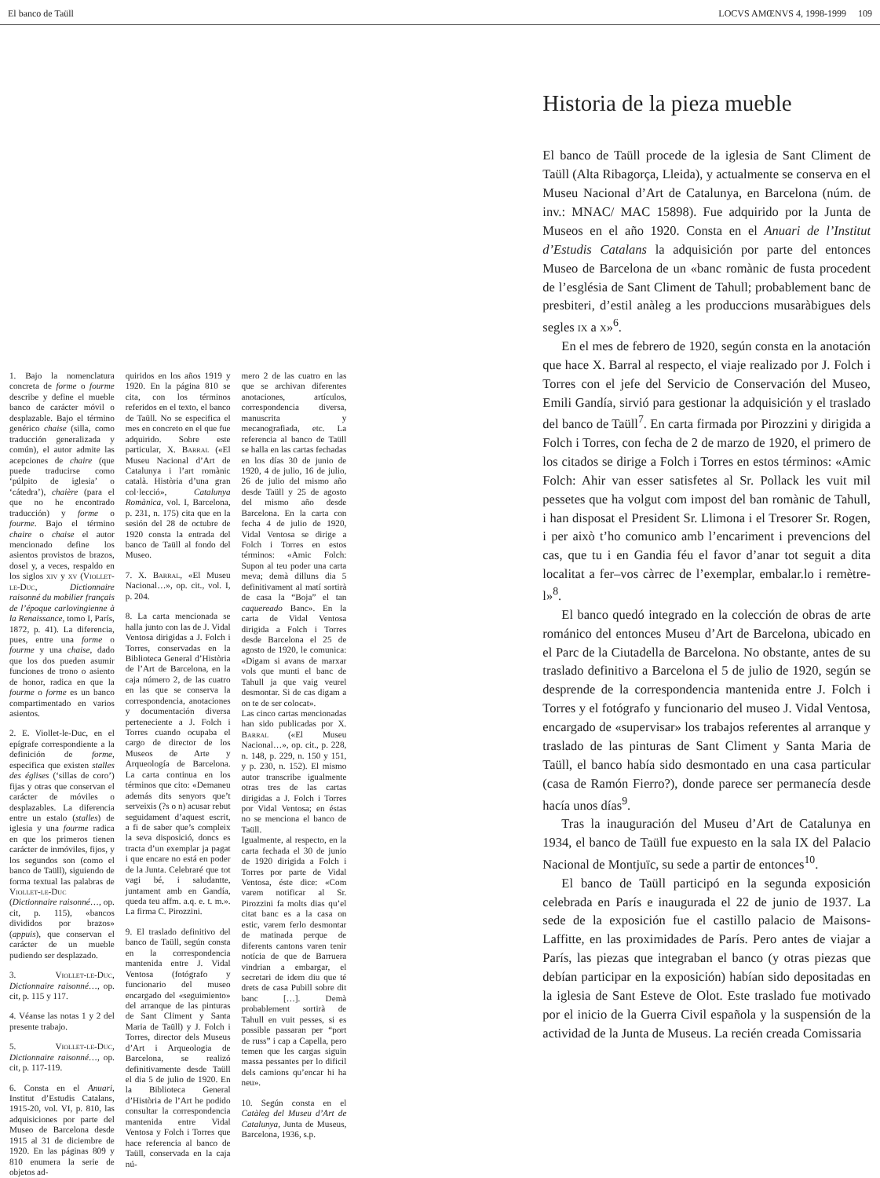El banco de Taüll LOCVS AMŒNVS 4, 1998-1999 109
1. Bajo la nomenclatura concreta de forme o fourme describe y define el mueble banco de carácter móvil o desplazable. Bajo el término genérico chaise (silla, como traducción generalizada y común), el autor admite las acepciones de chaire (que puede traducirse como ‘púlpito de iglesia’ o ‘cátedra’), chaière (para el que no he encontrado traducción) y forme o fourme. Bajo el término chaire o chaise el autor mencionado define los asientos provistos de brazos, dosel y, a veces, respaldo en los siglos xiv y xv (Viollet-le-Duc, Dictionnaire raisonné du mobilier français de l’époque carlovingienne à la Renaissance, tomo I, París, 1872, p. 41). La diferencia, pues, entre una forme o fourme y una chaise, dado que los dos pueden asumir funciones de trono o asiento de honor, radica en que la fourme o forme es un banco compartimentado en varios asientos.
2. E. Viollet-le-Duc, en el epígrafe correspondiente a la definición de forme, especifica que existen stalles des églises (‘sillas de coro’) fijas y otras que conservan el carácter de móviles o desplazables. La diferencia entre un estalo (stalles) de iglesia y una fourme radica en que los primeros tienen carácter de inmóviles, fijos, y los segundos son (como el banco de Taüll), siguiendo de forma textual las palabras de Viollet-le-Duc (Dictionnaire raisonné…, op. cit, p. 115), «bancos divididos por brazos» (appuis), que conservan el carácter de un mueble pudiendo ser desplazado.
3. Viollet-le-Duc, Dictionnaire raisonné…, op. cit, p. 115 y 117.
4. Véanse las notas 1 y 2 del presente trabajo.
5. Viollet-le-Duc, Dictionnaire raisonné…, op. cit, p. 117-119.
6. Consta en el Anuari, Institut d’Estudis Catalans, 1915-20, vol. VI, p. 810, las adquisiciones por parte del Museo de Barcelona desde 1915 al 31 de diciembre de 1920. En las páginas 809 y 810 enumera la serie de objetos ad-
quiridos en los años 1919 y 1920. En la página 810 se cita, con los términos referidos en el texto, el banco de Taüll. No se especifica el mes en concreto en el que fue adquirido. Sobre este particular, X. Barral («El Museu Nacional d’Art de Catalunya i l’art romànic català. Història d’una gran col·lecció», Catalunya Romànica, vol. I, Barcelona, p. 231, n. 175) cita que en la sesión del 28 de octubre de 1920 consta la entrada del banco de Taüll al fondo del Museo.
7. X. Barral, «El Museu Nacional…», op. cit., vol. I, p. 204.
8. La carta mencionada se halla junto con las de J. Vidal Ventosa dirigidas a J. Folch i Torres, conservadas en la Biblioteca General d’Història de l’Art de Barcelona, en la caja número 2, de las cuatro en las que se conserva la correspondencia, anotaciones y documentación diversa perteneciente a J. Folch i Torres cuando ocupaba el cargo de director de los Museos de Arte y Arqueología de Barcelona. La carta continua en los términos que cito: «Demaneu además dits senyors que’t serveixis (?s o n) acusar rebut seguidament d’aquest escrit, a fi de saber que’s compleix la seva disposició, doncs es tracta d’un exemplar ja pagat i que encare no está en poder de la Junta. Celebraré que tot vagi bé, i saludantte, juntament amb en Gandía, queda teu affm. a.q. e. t. m.». La firma C. Pirozzini.
9. El traslado definitivo del banco de Taüll, según consta en la correspondencia mantenida entre J. Vidal Ventosa (fotógrafo y funcionario del museo encargado del «seguimiento» del arranque de las pinturas de Sant Climent y Santa Maria de Taüll) y J. Folch i Torres, director dels Museus d’Art i Arqueologia de Barcelona, se realizó definitivamente desde Taüll el dia 5 de julio de 1920. En la Biblioteca General d’Història de l’Art he podido consultar la correspondencia mantenida entre Vidal Ventosa y Folch i Torres que hace referencia al banco de Taüll, conservada en la caja nú-
mero 2 de las cuatro en las que se archivan diferentes anotaciones, artículos, correspondencia diversa, manuscrita y mecanografiada, etc. La referencia al banco de Taüll se halla en las cartas fechadas en los días 30 de junio de 1920, 4 de julio, 16 de julio, 26 de julio del mismo año desde Taüll y 25 de agosto del mismo año desde Barcelona. En la carta con fecha 4 de julio de 1920, Vidal Ventosa se dirige a Folch i Torres en estos términos: «Amic Folch: Supon al teu poder una carta meva; demà dilluns dia 5 definitivament al matí sortirà de casa la “Boja” el tan caquereado Banc». En la carta de Vidal Ventosa dirigida a Folch i Torres desde Barcelona el 25 de agosto de 1920, le comunica: «Digam si avans de marxar vols que munti el banc de Tahull ja que vaig veurel desmontar. Si de cas digam a on te de ser colocat».
Las cinco cartas mencionadas han sido publicadas por X. Barral («El Museu Nacional…», op. cit., p. 228, n. 148, p. 229, n. 150 y 151, y p. 230, n. 152). El mismo autor transcribe igualmente otras tres de las cartas dirigidas a J. Folch i Torres por Vidal Ventosa; en éstas no se menciona el banco de Taüll.
Igualmente, al respecto, en la carta fechada el 30 de junio de 1920 dirigida a Folch i Torres por parte de Vidal Ventosa, éste dice: «Com varem notificar al Sr. Pirozzini fa molts dias qu’el citat banc es a la casa on estic, varem ferlo desmontar de matinada perque de diferents cantons varen tenir notícia de que de Barruera vindrian a embargar, el secretari de idem diu que té drets de casa Pubill sobre dit banc […]. Demà probablement sortirà de Tahull en vuit pesses, si es possible passaran per “port de russ” i cap a Capella, pero temen que les cargas siguin massa pessantes per lo dificil dels camions qu’encar hi ha neu».
10. Según consta en el Catàleg del Museu d’Art de Catalunya, Junta de Museus, Barcelona, 1936, s.p.
Historia de la pieza mueble
El banco de Taüll procede de la iglesia de Sant Climent de Taüll (Alta Ribagorça, Lleida), y actualmente se conserva en el Museu Nacional d’Art de Catalunya, en Barcelona (núm. de inv.: MNAC/ MAC 15898). Fue adquirido por la Junta de Museos en el año 1920. Consta en el Anuari de l’Institut d’Estudis Catalans la adquisición por parte del entonces Museo de Barcelona de un «banc romànic de fusta procedent de l’església de Sant Climent de Tahull; probablement banc de presbiteri, d’estil anàleg a les produccions musaràbigues dels segles ix a x»<sup>6</sup>.
En el mes de febrero de 1920, según consta en la anotación que hace X. Barral al respecto, el viaje realizado por J. Folch i Torres con el jefe del Servicio de Conservación del Museo, Emili Gandía, sirvió para gestionar la adquisición y el traslado del banco de Taüll<sup>7</sup>. En carta firmada por Pirozzini y dirigida a Folch i Torres, con fecha de 2 de marzo de 1920, el primero de los citados se dirige a Folch i Torres en estos términos: «Amic Folch: Ahir van esser satisfetes al Sr. Pollack les vuit mil pessetes que ha volgut com impost del ban romànic de Tahull, i han disposat el President Sr. Llimona i el Tresorer Sr. Rogen, i per això t’ho comunico amb l’encariment i prevencions del cas, que tu i en Gandia féu el favor d’anar tot seguit a dita localitat a fer–vos càrrec de l’exemplar, embalar.lo i remètre-l»<sup>8</sup>.
El banco quedó integrado en la colección de obras de arte románico del entonces Museu d’Art de Barcelona, ubicado en el Parc de la Ciutadella de Barcelona. No obstante, antes de su traslado definitivo a Barcelona el 5 de julio de 1920, según se desprende de la correspondencia mantenida entre J. Folch i Torres y el fotógrafo y funcionario del museo J. Vidal Ventosa, encargado de «supervisar» los trabajos referentes al arranque y traslado de las pinturas de Sant Climent y Santa Maria de Taüll, el banco había sido desmontado en una casa particular (casa de Ramón Fierro?), donde parece ser permanecía desde hacía unos días<sup>9</sup>.
Tras la inauguración del Museu d’Art de Catalunya en 1934, el banco de Taüll fue expuesto en la sala IX del Palacio Nacional de Montjuïc, su sede a partir de entonces<sup>10</sup>.
El banco de Taüll participó en la segunda exposición celebrada en París e inaugurada el 22 de junio de 1937. La sede de la exposición fue el castillo palacio de Maisons-Laffitte, en las proximidades de París. Pero antes de viajar a París, las piezas que integraban el banco (y otras piezas que debían participar en la exposición) habían sido depositadas en la iglesia de Sant Esteve de Olot. Este traslado fue motivado por el inicio de la Guerra Civil española y la suspensión de la actividad de la Junta de Museus. La recién creada Comissaria